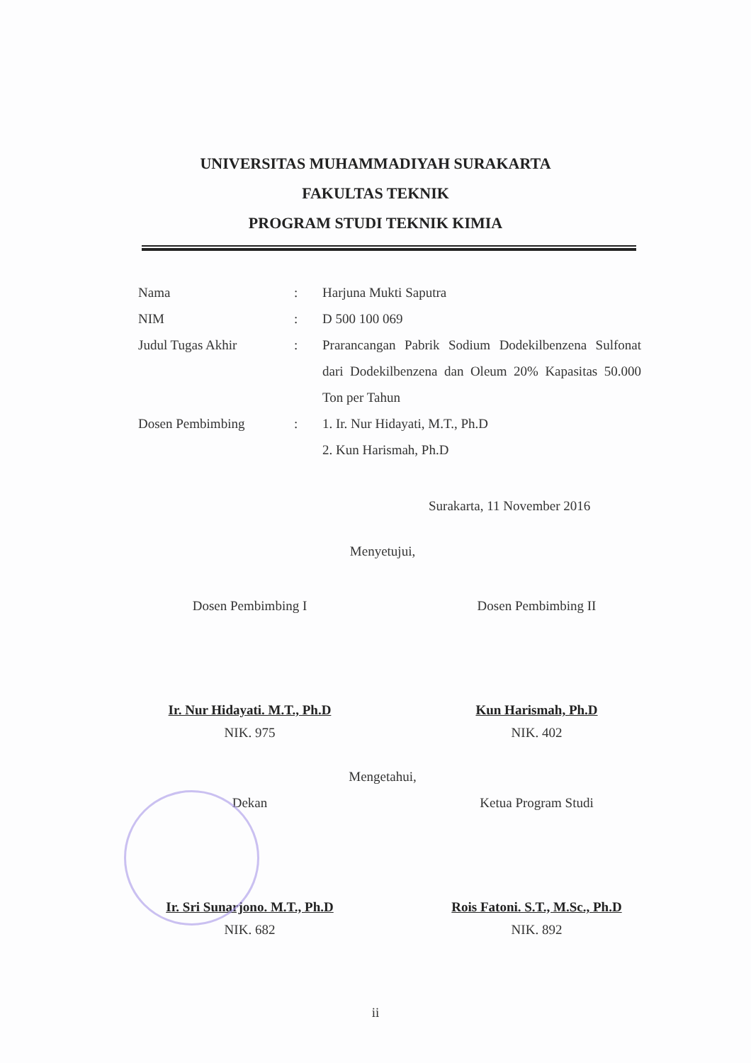UNIVERSITAS MUHAMMADIYAH SURAKARTA
FAKULTAS TEKNIK
PROGRAM STUDI TEKNIK KIMIA
| Nama | : | Harjuna Mukti Saputra |
| NIM | : | D 500 100 069 |
| Judul Tugas Akhir | : | Prarancangan Pabrik Sodium Dodekilbenzena Sulfonat dari Dodekilbenzena dan Oleum 20% Kapasitas 50.000 Ton per Tahun |
| Dosen Pembimbing | : | 1. Ir. Nur Hidayati, M.T., Ph.D 2. Kun Harismah, Ph.D |
Surakarta, 11 November 2016
Menyetujui,
Dosen Pembimbing I
Ir. Nur Hidayati. M.T., Ph.D
NIK. 975
Dosen Pembimbing II
Kun Harismah, Ph.D
NIK. 402
Mengetahui,
Dekan
Ir. Sri Sunarjono. M.T., Ph.D
NIK. 682
Ketua Program Studi
Rois Fatoni. S.T., M.Sc., Ph.D
NIK. 892
ii